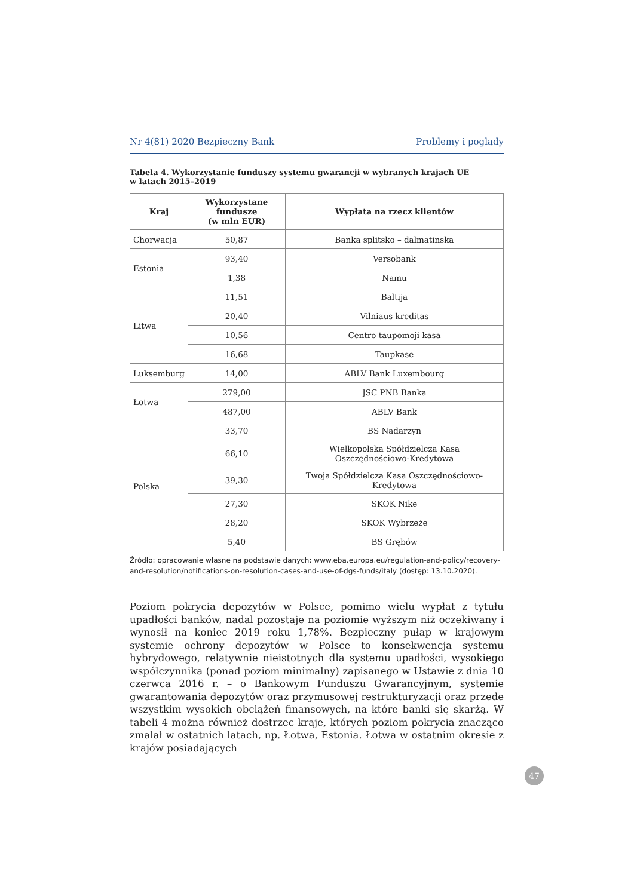Nr 4(81) 2020 Bezpieczny Bank Problemy i poglądy
Tabela 4. Wykorzystanie funduszy systemu gwarancji w wybranych krajach UE
w latach 2015–2019
| Kraj | Wykorzystane fundusze (w mln EUR) | Wypłata na rzecz klientów |
| --- | --- | --- |
| Chorwacja | 50,87 | Banka splitsko – dalmatinska |
| Estonia | 93,40 | Versobank |
| | 1,38 | Namu |
| Litwa | 11,51 | Baltija |
| | 20,40 | Vilniaus kreditas |
| | 10,56 | Centro taupomoji kasa |
| | 16,68 | Taupkase |
| Luksemburg | 14,00 | ABLV Bank Luxembourg |
| Łotwa | 279,00 | JSC PNB Banka |
| | 487,00 | ABLV Bank |
| Polska | 33,70 | BS Nadarzyn |
| | 66,10 | Wielkopolska Spółdzielcza Kasa Oszczędnościowo-Kredytowa |
| | 39,30 | Twoja Spółdzielcza Kasa Oszczędnościowo-Kredytowa |
| | 27,30 | SKOK Nike |
| | 28,20 | SKOK Wybrzeże |
| | 5,40 | BS Grębów |
Źródło: opracowanie własne na podstawie danych: www.eba.europa.eu/regulation-and-policy/recovery-and-resolution/notifications-on-resolution-cases-and-use-of-dgs-funds/italy (dostęp: 13.10.2020).
Poziom pokrycia depozytów w Polsce, pomimo wielu wypłat z tytułu upadłości banków, nadal pozostaje na poziomie wyższym niż oczekiwany i wynosił na koniec 2019 roku 1,78%. Bezpieczny pułap w krajowym systemie ochrony depozytów w Polsce to konsekwencja systemu hybrydowego, relatywnie nieistotnych dla systemu upadłości, wysokiego współczynnika (ponad poziom minimalny) zapisanego w Ustawie z dnia 10 czerwca 2016 r. – o Bankowym Funduszu Gwarancyjnym, systemie gwarantowania depozytów oraz przymusowej restrukturyzacji oraz przede wszystkim wysokich obciążeń finansowych, na które banki się skarżą. W tabeli 4 można również dostrzec kraje, których poziom pokrycia znacząco zmalał w ostatnich latach, np. Łotwa, Estonia. Łotwa w ostatnim okresie z krajów posiadających
47